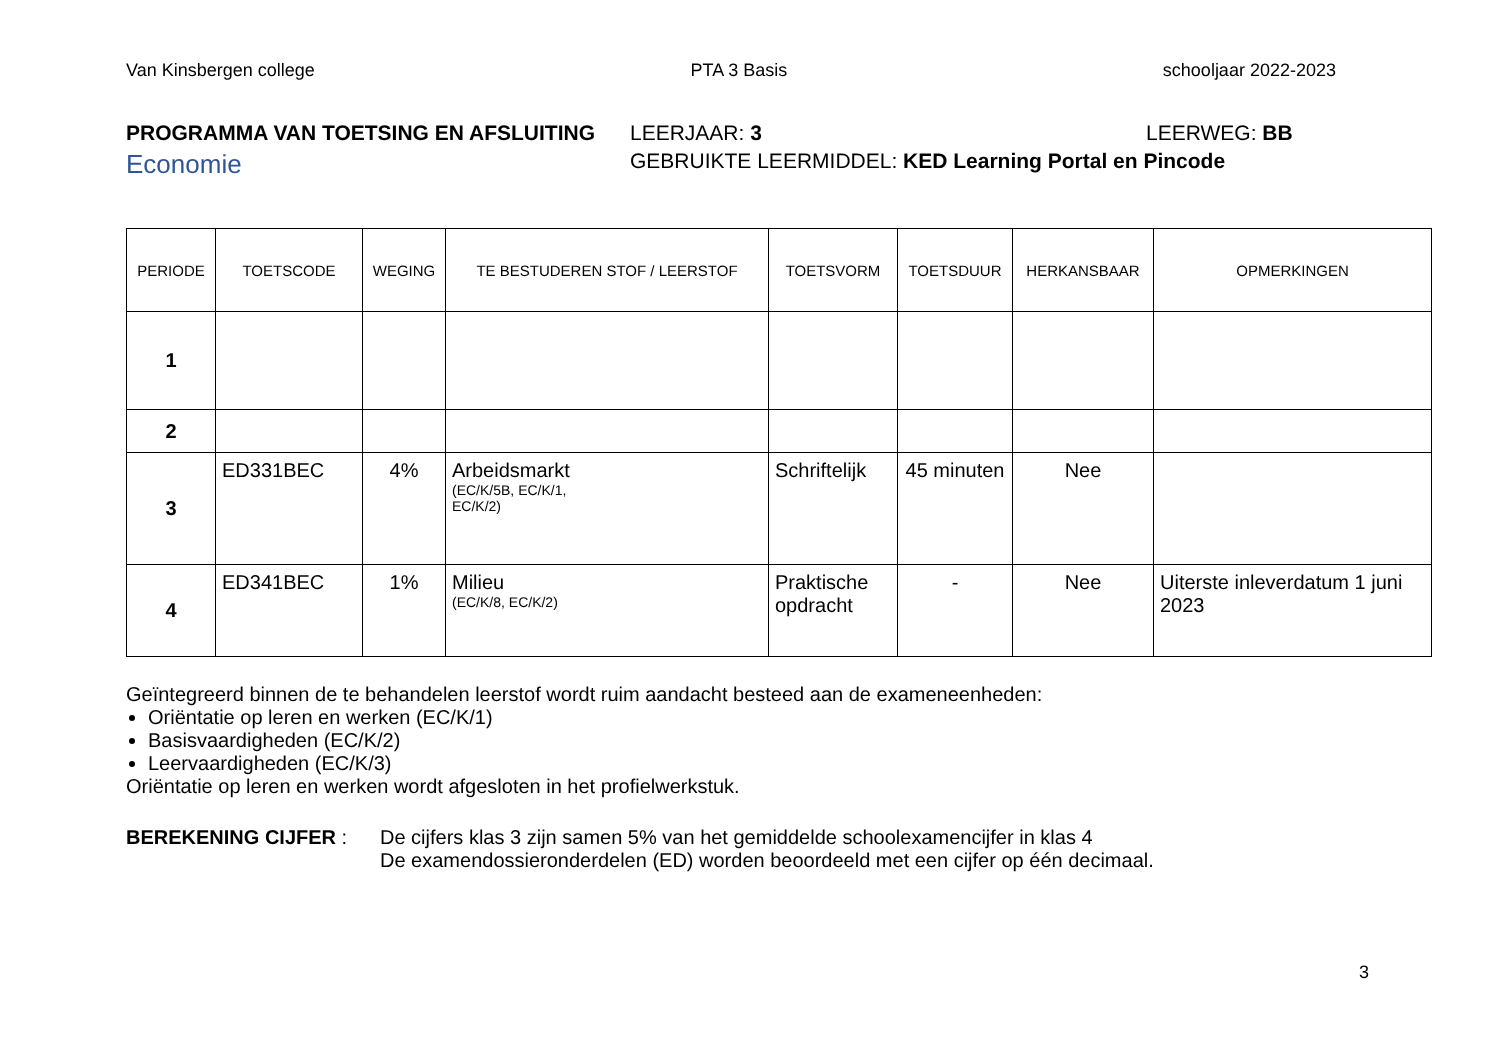Van Kinsbergen college PTA 3 Basis schooljaar 2022-2023
PROGRAMMA VAN TOETSING EN AFSLUITING LEERJAAR: 3 LEERWEG: BB
Economie GEBRUIKTE LEERMIDDEL: KED Learning Portal en Pincode
| PERIODE | TOETSCODE | WEGING | TE BESTUDEREN STOF / LEERSTOF | TOETSVORM | TOETSDUUR | HERKANSBAAR | OPMERKINGEN |
| --- | --- | --- | --- | --- | --- | --- | --- |
| 1 | | | | | | | |
| 2 | | | | | | | |
| 3 | ED331BEC | 4% | Arbeidsmarkt (EC/K/5B, EC/K/1, EC/K/2) | Schriftelijk | 45 minuten | Nee | |
| 4 | ED341BEC | 1% | Milieu (EC/K/8, EC/K/2) | Praktische opdracht | - | Nee | Uiterste inleverdatum 1 juni 2023 |
Geïntegreerd binnen de te behandelen leerstof wordt ruim aandacht besteed aan de exameneenheden:
Oriëntatie op leren en werken (EC/K/1)
Basisvaardigheden (EC/K/2)
Leervaardigheden (EC/K/3)
Oriëntatie op leren en werken wordt afgesloten in het profielwerkstuk.
BEREKENING CIJFER : De cijfers klas 3 zijn samen 5% van het gemiddelde schoolexamencijfer in klas 4
De examendossieronderdelen (ED) worden beoordeeld met een cijfer op één decimaal.
3